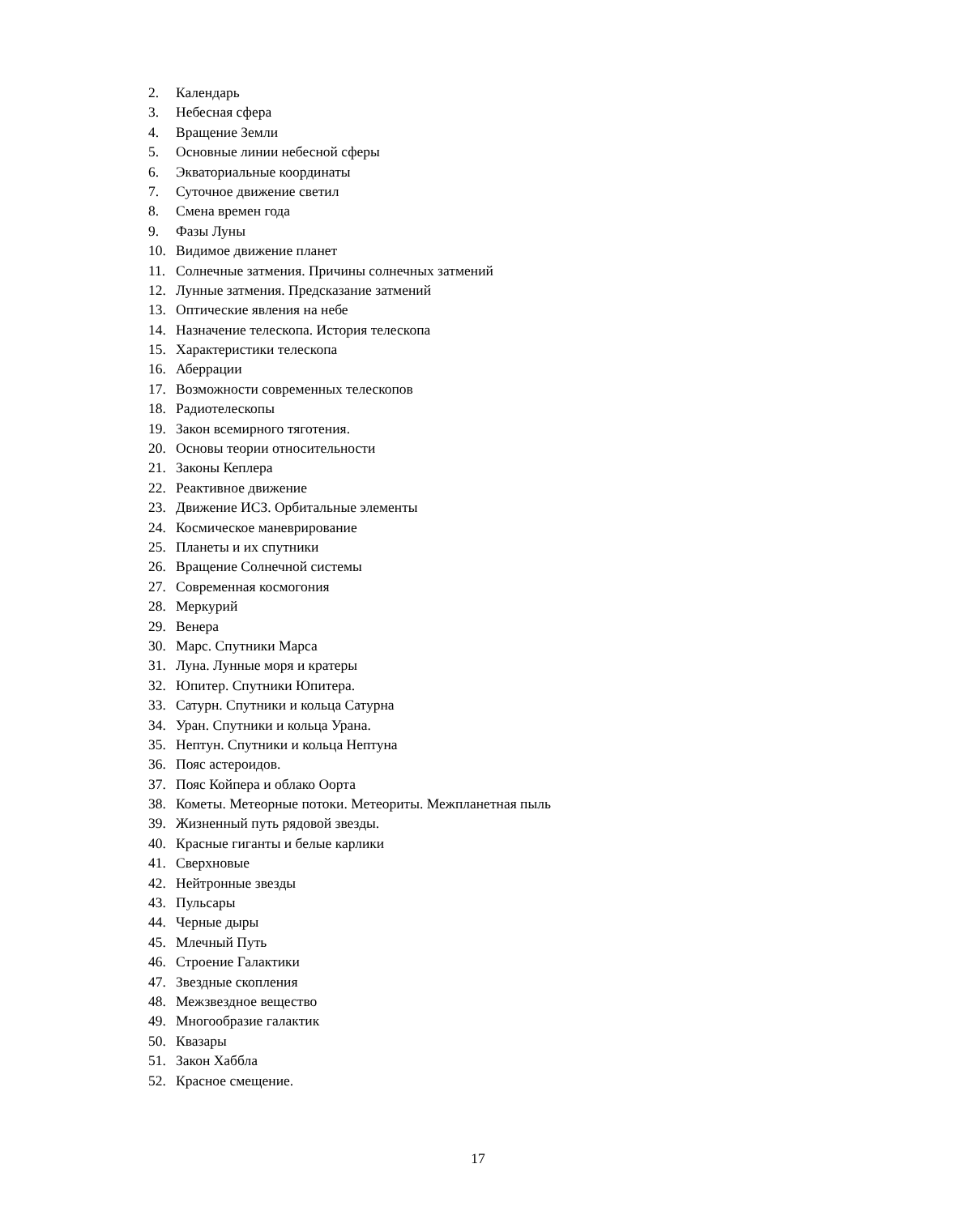2. Календарь
3. Небесная сфера
4. Вращение Земли
5. Основные линии небесной сферы
6. Экваториальные координаты
7. Суточное движение светил
8. Смена времен года
9. Фазы Луны
10. Видимое движение планет
11. Солнечные затмения. Причины солнечных затмений
12. Лунные затмения. Предсказание затмений
13. Оптические явления на небе
14. Назначение телескопа. История телескопа
15. Характеристики телескопа
16. Аберрации
17. Возможности современных телескопов
18. Радиотелескопы
19. Закон всемирного тяготения.
20. Основы теории относительности
21. Законы Кеплера
22. Реактивное движение
23. Движение ИСЗ. Орбитальные элементы
24. Космическое маневрирование
25. Планеты и их спутники
26. Вращение Солнечной системы
27. Современная космогония
28. Меркурий
29. Венера
30. Марс. Спутники Марса
31. Луна. Лунные моря и кратеры
32. Юпитер. Спутники Юпитера.
33. Сатурн. Спутники и кольца Сатурна
34. Уран. Спутники и кольца Урана.
35. Нептун. Спутники и кольца Нептуна
36. Пояс астероидов.
37. Пояс Койпера и облако Оорта
38. Кометы. Метеорные потоки. Метеориты. Межпланетная пыль
39. Жизненный путь рядовой звезды.
40. Красные гиганты и белые карлики
41. Сверхновые
42. Нейтронные звезды
43. Пульсары
44. Черные дыры
45. Млечный Путь
46. Строение Галактики
47. Звездные скопления
48. Межзвездное вещество
49. Многообразие галактик
50. Квазары
51. Закон Хаббла
52. Красное смещение.
17